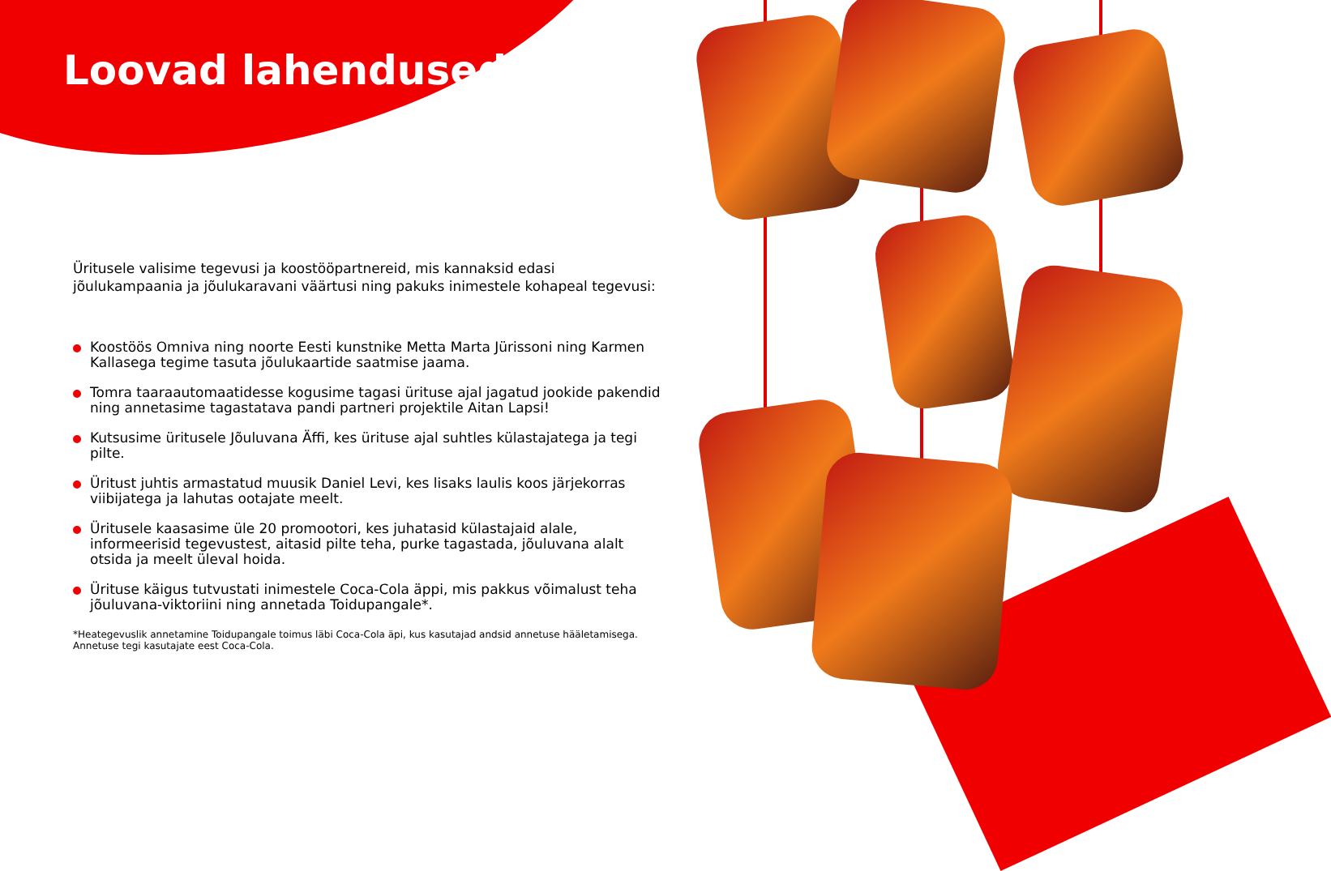Loovad lahendused
Üritusele valisime tegevusi ja koostööpartnereid, mis kannaksid edasi jõulukampaania ja jõulukaravani väärtusi ning pakuks inimestele kohapeal tegevusi:
Koostöös Omniva ning noorte Eesti kunstnike Metta Marta Jürissoni ning Karmen Kallasega tegime tasuta jõulukaartide saatmise jaama.
Tomra taaraautomaatidesse kogusime tagasi ürituse ajal jagatud jookide pakendid ning annetasime tagastatava pandi partneri projektile Aitan Lapsi!
Kutsusime üritusele Jõuluvana Äffi, kes ürituse ajal suhtles külastajatega ja tegi pilte.
Üritust juhtis armastatud muusik Daniel Levi, kes lisaks laulis koos järjekorras viibijatega ja lahutas ootajate meelt.
Üritusele kaasasime üle 20 promootori, kes juhatasid külastajaid alale, informeerisid tegevustest, aitasid pilte teha, purke tagastada, jõuluvana alalt otsida ja meelt üleval hoida.
Ürituse käigus tutvustati inimestele Coca-Cola äppi, mis pakkus võimalust teha jõuluvana-viktoriini ning annetada Toidupangale*.
*Heategevuslik annetamine Toidupangale toimus läbi Coca-Cola äpi, kus kasutajad andsid annetuse hääletamisega. Annetuse tegi kasutajate eest Coca-Cola.